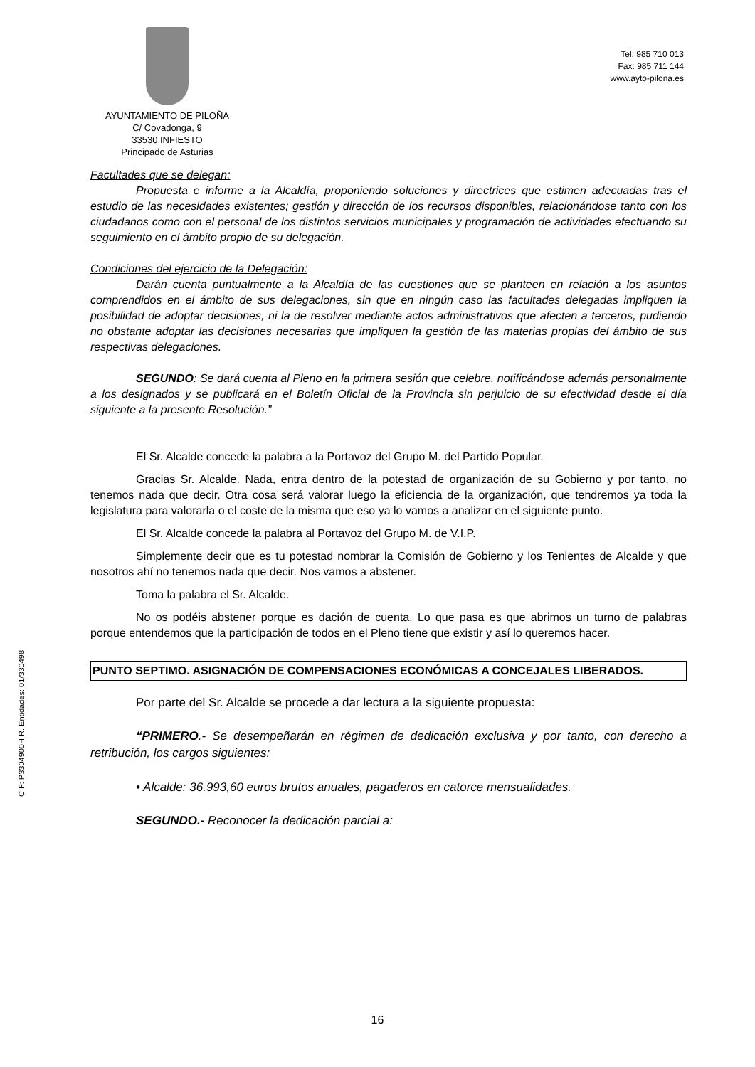AYUNTAMIENTO DE PILOÑA
C/ Covadonga, 9
33530 INFIESTO
Principado de Asturias
Tel: 985 710 013
Fax: 985 711 144
www.ayto-pilona.es
CIF: P3304900H R. Entidades: 01/330498
Facultades que se delegan:
Propuesta e informe a la Alcaldía, proponiendo soluciones y directrices que estimen adecuadas tras el estudio de las necesidades existentes; gestión y dirección de los recursos disponibles, relacionándose tanto con los ciudadanos como con el personal de los distintos servicios municipales y programación de actividades efectuando su seguimiento en el ámbito propio de su delegación.
Condiciones del ejercicio de la Delegación:
Darán cuenta puntualmente a la Alcaldía de las cuestiones que se planteen en relación a los asuntos comprendidos en el ámbito de sus delegaciones, sin que en ningún caso las facultades delegadas impliquen la posibilidad de adoptar decisiones, ni la de resolver mediante actos administrativos que afecten a terceros, pudiendo no obstante adoptar las decisiones necesarias que impliquen la gestión de las materias propias del ámbito de sus respectivas delegaciones.
SEGUNDO: Se dará cuenta al Pleno en la primera sesión que celebre, notificándose además personalmente a los designados y se publicará en el Boletín Oficial de la Provincia sin perjuicio de su efectividad desde el día siguiente a la presente Resolución.”
El Sr. Alcalde concede la palabra a la Portavoz del Grupo M. del Partido Popular.
Gracias Sr. Alcalde. Nada, entra dentro de la potestad de organización de su Gobierno y por tanto, no tenemos nada que decir. Otra cosa será valorar luego la eficiencia de la organización, que tendremos ya toda la legislatura para valorarla o el coste de la misma que eso ya lo vamos a analizar en el siguiente punto.
El Sr. Alcalde concede la palabra al Portavoz del Grupo M. de V.I.P.
Simplemente decir que es tu potestad nombrar la Comisión de Gobierno y los Tenientes de Alcalde y que nosotros ahí no tenemos nada que decir. Nos vamos a abstener.
Toma la palabra el Sr. Alcalde.
No os podéis abstener porque es dación de cuenta. Lo que pasa es que abrimos un turno de palabras porque entendemos que la participación de todos en el Pleno tiene que existir y así lo queremos hacer.
PUNTO SEPTIMO. ASIGNACIÓN DE COMPENSACIONES ECONÓMICAS A CONCEJALES LIBERADOS.
Por parte del Sr. Alcalde se procede a dar lectura a la siguiente propuesta:
“PRIMERO.- Se desempeñarán en régimen de dedicación exclusiva y por tanto, con derecho a retribución, los cargos siguientes:
• Alcalde: 36.993,60 euros brutos anuales, pagaderos en catorce mensualidades.
SEGUNDO.- Reconocer la dedicación parcial a:
16